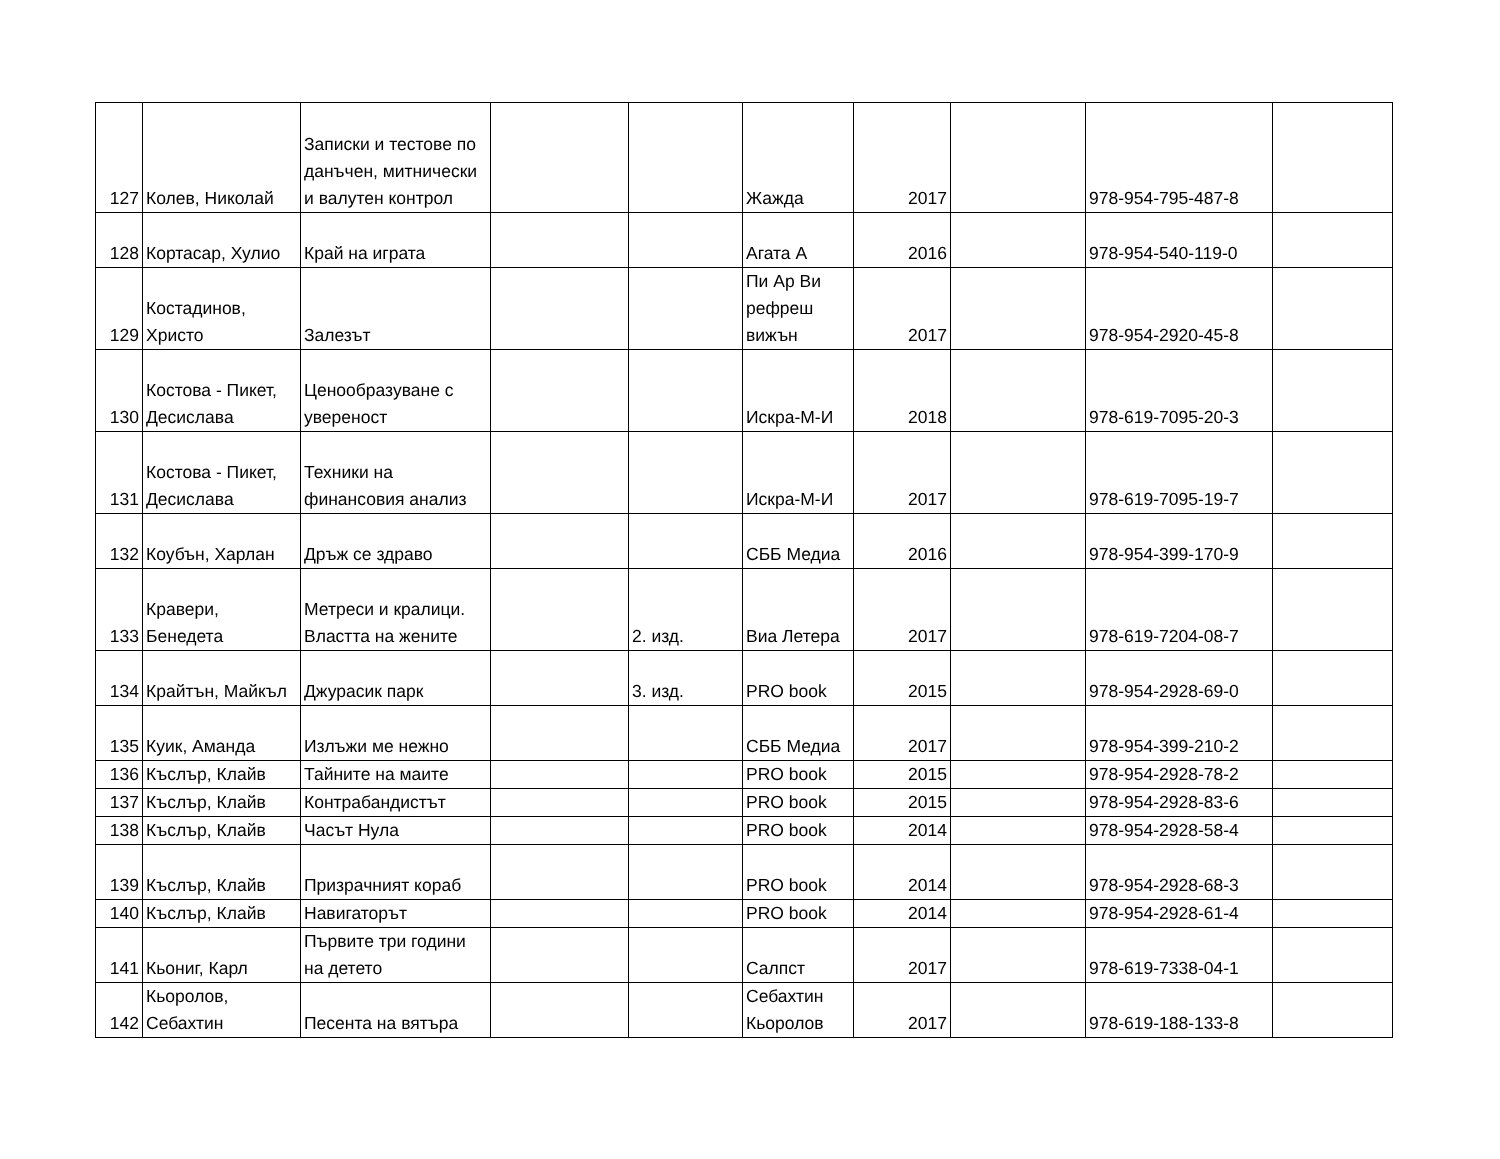| 127 | Колев, Николай | Записки и тестове по данъчен, митнически и валутен контрол | | | Жажда | 2017 | | 978-954-795-487-8 | |
| 128 | Кортасар, Хулио | Край на играта | | | Агата А | 2016 | | 978-954-540-119-0 | |
| 129 | Костадинов, Христо | Залезът | | | Пи Ар Ви рефреш вижън | 2017 | | 978-954-2920-45-8 | |
| 130 | Костова - Пикет, Десислава | Ценообразуване с увереност | | | Искра-М-И | 2018 | | 978-619-7095-20-3 | |
| 131 | Костова - Пикет, Десислава | Техники на финансовия анализ | | | Искра-М-И | 2017 | | 978-619-7095-19-7 | |
| 132 | Коубън, Харлан | Дръж се здраво | | | СББ Медиа | 2016 | | 978-954-399-170-9 | |
| 133 | Кравери, Бенедета | Метреси и кралици. Властта на жените | | 2. изд. | Виа Летера | 2017 | | 978-619-7204-08-7 | |
| 134 | Крайтън, Майкъл | Джурасик парк | | 3. изд. | PRO book | 2015 | | 978-954-2928-69-0 | |
| 135 | Куик, Аманда | Излъжи ме нежно | | | СББ Медиа | 2017 | | 978-954-399-210-2 | |
| 136 | Къслър, Клайв | Тайните на маите | | | PRO book | 2015 | | 978-954-2928-78-2 | |
| 137 | Къслър, Клайв | Контрабандистът | | | PRO book | 2015 | | 978-954-2928-83-6 | |
| 138 | Къслър, Клайв | Часът Нула | | | PRO book | 2014 | | 978-954-2928-58-4 | |
| 139 | Къслър, Клайв | Призрачният кораб | | | PRO book | 2014 | | 978-954-2928-68-3 | |
| 140 | Къслър, Клайв | Навигаторът | | | PRO book | 2014 | | 978-954-2928-61-4 | |
| 141 | Кьониг, Карл | Първите три години на детето | | | Салпст | 2017 | | 978-619-7338-04-1 | |
| 142 | Кьоролов, Себахтин | Песента на вятъра | | | Себахтин Кьоролов | 2017 | | 978-619-188-133-8 | |